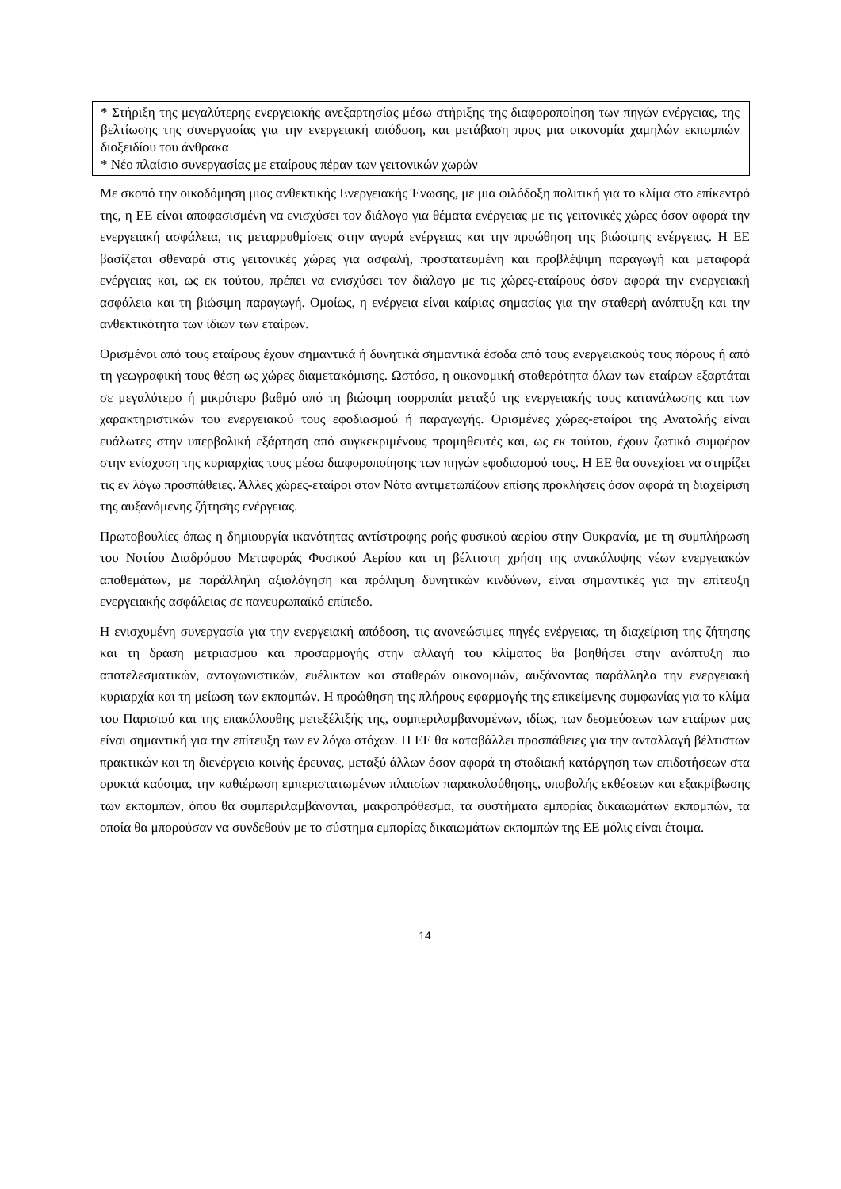* Στήριξη της μεγαλύτερης ενεργειακής ανεξαρτησίας μέσω στήριξης της διαφοροποίηση των πηγών ενέργειας, της βελτίωσης της συνεργασίας για την ενεργειακή απόδοση, και μετάβαση προς μια οικονομία χαμηλών εκπομπών διοξειδίου του άνθρακα
* Νέο πλαίσιο συνεργασίας με εταίρους πέραν των γειτονικών χωρών
Με σκοπό την οικοδόμηση μιας ανθεκτικής Ενεργειακής Ένωσης, με μια φιλόδοξη πολιτική για το κλίμα στο επίκεντρό της, η ΕΕ είναι αποφασισμένη να ενισχύσει τον διάλογο για θέματα ενέργειας με τις γειτονικές χώρες όσον αφορά την ενεργειακή ασφάλεια, τις μεταρρυθμίσεις στην αγορά ενέργειας και την προώθηση της βιώσιμης ενέργειας. Η ΕΕ βασίζεται σθεναρά στις γειτονικές χώρες για ασφαλή, προστατευμένη και προβλέψιμη παραγωγή και μεταφορά ενέργειας και, ως εκ τούτου, πρέπει να ενισχύσει τον διάλογο με τις χώρες-εταίρους όσον αφορά την ενεργειακή ασφάλεια και τη βιώσιμη παραγωγή. Ομοίως, η ενέργεια είναι καίριας σημασίας για την σταθερή ανάπτυξη και την ανθεκτικότητα των ίδιων των εταίρων.
Ορισμένοι από τους εταίρους έχουν σημαντικά ή δυνητικά σημαντικά έσοδα από τους ενεργειακούς τους πόρους ή από τη γεωγραφική τους θέση ως χώρες διαμετακόμισης. Ωστόσο, η οικονομική σταθερότητα όλων των εταίρων εξαρτάται σε μεγαλύτερο ή μικρότερο βαθμό από τη βιώσιμη ισορροπία μεταξύ της ενεργειακής τους κατανάλωσης και των χαρακτηριστικών του ενεργειακού τους εφοδιασμού ή παραγωγής. Ορισμένες χώρες-εταίροι της Ανατολής είναι ευάλωτες στην υπερβολική εξάρτηση από συγκεκριμένους προμηθευτές και, ως εκ τούτου, έχουν ζωτικό συμφέρον στην ενίσχυση της κυριαρχίας τους μέσω διαφοροποίησης των πηγών εφοδιασμού τους. Η ΕΕ θα συνεχίσει να στηρίζει τις εν λόγω προσπάθειες. Άλλες χώρες-εταίροι στον Νότο αντιμετωπίζουν επίσης προκλήσεις όσον αφορά τη διαχείριση της αυξανόμενης ζήτησης ενέργειας.
Πρωτοβουλίες όπως η δημιουργία ικανότητας αντίστροφης ροής φυσικού αερίου στην Ουκρανία, με τη συμπλήρωση του Νοτίου Διαδρόμου Μεταφοράς Φυσικού Αερίου και τη βέλτιστη χρήση της ανακάλυψης νέων ενεργειακών αποθεμάτων, με παράλληλη αξιολόγηση και πρόληψη δυνητικών κινδύνων, είναι σημαντικές για την επίτευξη ενεργειακής ασφάλειας σε πανευρωπαϊκό επίπεδο.
Η ενισχυμένη συνεργασία για την ενεργειακή απόδοση, τις ανανεώσιμες πηγές ενέργειας, τη διαχείριση της ζήτησης και τη δράση μετριασμού και προσαρμογής στην αλλαγή του κλίματος θα βοηθήσει στην ανάπτυξη πιο αποτελεσματικών, ανταγωνιστικών, ευέλικτων και σταθερών οικονομιών, αυξάνοντας παράλληλα την ενεργειακή κυριαρχία και τη μείωση των εκπομπών. Η προώθηση της πλήρους εφαρμογής της επικείμενης συμφωνίας για το κλίμα του Παρισιού και της επακόλουθης μετεξέλιξής της, συμπεριλαμβανομένων, ιδίως, των δεσμεύσεων των εταίρων μας είναι σημαντική για την επίτευξη των εν λόγω στόχων. Η ΕΕ θα καταβάλλει προσπάθειες για την ανταλλαγή βέλτιστων πρακτικών και τη διενέργεια κοινής έρευνας, μεταξύ άλλων όσον αφορά τη σταδιακή κατάργηση των επιδοτήσεων στα ορυκτά καύσιμα, την καθιέρωση εμπεριστατωμένων πλαισίων παρακολούθησης, υποβολής εκθέσεων και εξακρίβωσης των εκπομπών, όπου θα συμπεριλαμβάνονται, μακροπρόθεσμα, τα συστήματα εμπορίας δικαιωμάτων εκπομπών, τα οποία θα μπορούσαν να συνδεθούν με το σύστημα εμπορίας δικαιωμάτων εκπομπών της ΕΕ μόλις είναι έτοιμα.
14